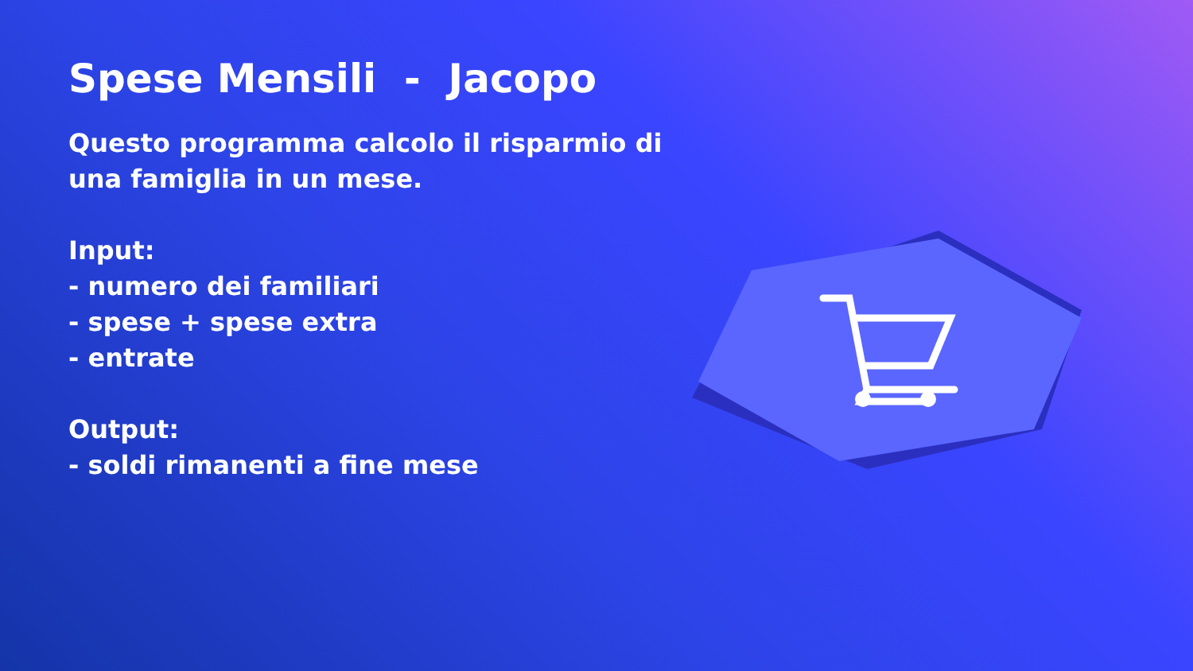Spese Mensili - Jacopo
Questo programma calcolo il risparmio di una famiglia in un mese.
Input:
- numero dei familiari
- spese + spese extra
- entrate
Output:
- soldi rimanenti a fine mese